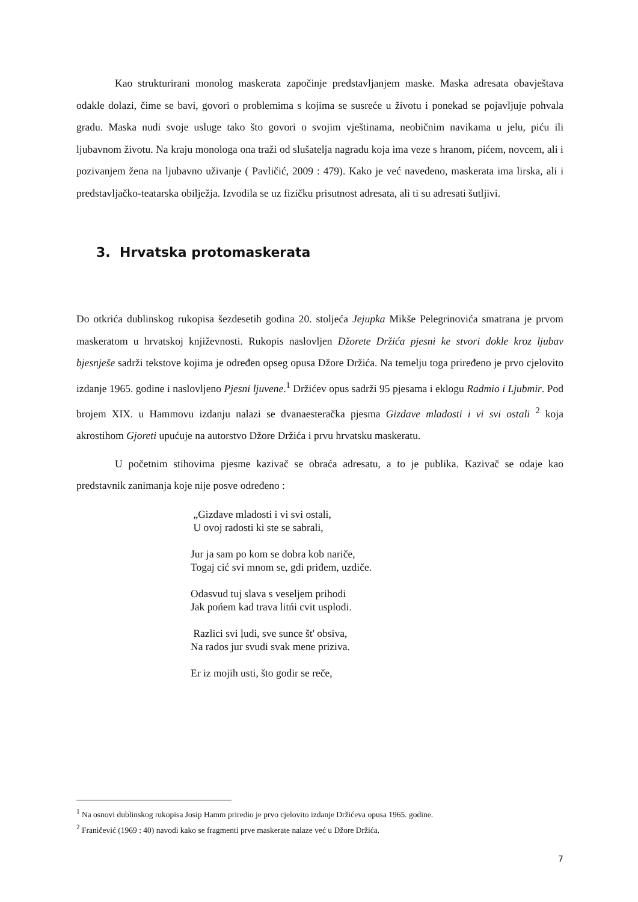Kao strukturirani monolog maskerata započinje predstavljanjem maske. Maska adresata obavještava odakle dolazi, čime se bavi, govori o problemima s kojima se susreće u životu i ponekad se pojavljuje pohvala gradu. Maska nudi svoje usluge tako što govori o svojim vještinama, neobičnim navikama u jelu, piću ili ljubavnom životu. Na kraju monologa ona traži od slušatelja nagradu koja ima veze s hranom, pićem, novcem, ali i pozivanjem žena na ljubavno uživanje ( Pavličić, 2009 : 479). Kako je već navedeno, maskerata ima lirska, ali i predstavljačko-teatarska obilježja. Izvodila se uz fizičku prisutnost adresata, ali ti su adresati šutljivi.
3. Hrvatska protomaskerata
Do otkrića dublinskog rukopisa šezdesetih godina 20. stoljeća Jejupka Mikše Pelegrinovića smatrana je prvom maskeratom u hrvatskoj književnosti. Rukopis naslovljen Džorete Držića pjesni ke stvori dokle kroz ljubav bjesnješe sadrži tekstove kojima je određen opseg opusa Džore Držića. Na temelju toga priređeno je prvo cjelovito izdanje 1965. godine i naslovljeno Pjesni ljuvene.<sup>1</sup> Držićev opus sadrži 95 pjesama i eklogu Radmio i Ljubmir. Pod brojem XIX. u Hammovu izdanju nalazi se dvanaesteračka pjesma Gizdave mladosti i vi svi ostali <sup>2</sup> koja akrostihom Gjoreti upućuje na autorstvo Džore Držića i prvu hrvatsku maskeratu.
U početnim stihovima pjesme kazivač se obraća adresatu, a to je publika. Kazivač se odaje kao predstavnik zanimanja koje nije posve određeno :
„Gizdave mladosti i vi svi ostali,
U ovoj radosti ki ste se sabrali,
Jur ja sam po kom se dobra kob nariče,
Togaj cić svi mnom se, gdi priđem, uzdiče.
Odasvud tuj slava s veseljem prihodi
Jak pońem kad trava litńi cvit usplodi.
Razlici svi ļudi, sve sunce št' obsiva,
Na rados jur svudi svak mene priziva.
Er iz mojih usti, što godir se reče,
<sup>1</sup> Na osnovi dublinskog rukopisa Josip Hamm priredio je prvo cjelovito izdanje Držićeva opusa 1965. godine.
<sup>2</sup> Franičević (1969 : 40) navodi kako se fragmenti prve maskerate nalaze već u Džore Držića.
7